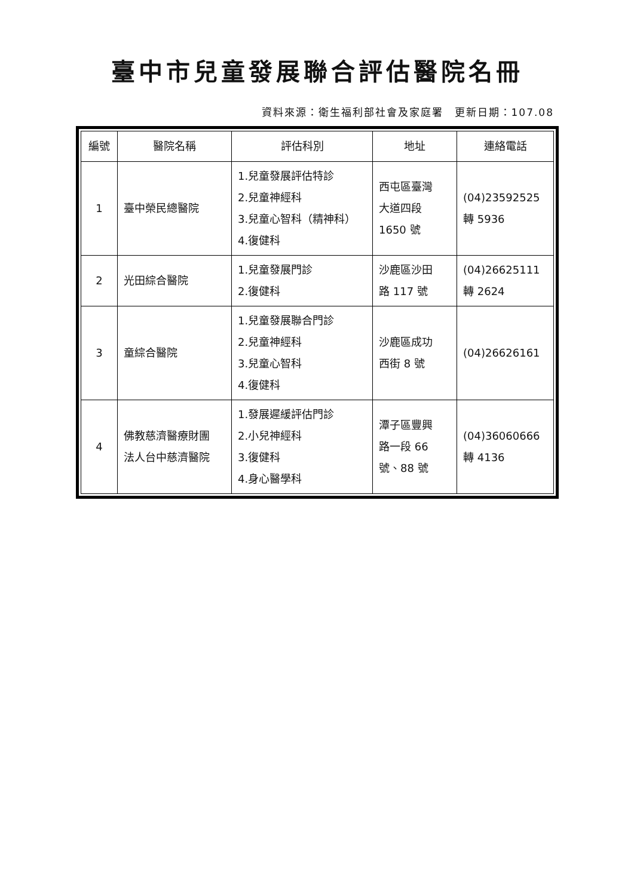臺中市兒童發展聯合評估醫院名冊
資料來源：衛生福利部社會及家庭署　更新日期：107.08
| 編號 | 醫院名稱 | 評估科別 | 地址 | 連絡電話 |
| --- | --- | --- | --- | --- |
| 1 | 臺中榮民總醫院 | 1.兒童發展評估特診 2.兒童神經科 3.兒童心智科（精神科） 4.復健科 | 西屯區臺灣 大道四段 1650 號 | (04)23592525 轉 5936 |
| 2 | 光田綜合醫院 | 1.兒童發展門診 2.復健科 | 沙鹿區沙田 路 117 號 | (04)26625111 轉 2624 |
| 3 | 童綜合醫院 | 1.兒童發展聯合門診 2.兒童神經科 3.兒童心智科 4.復健科 | 沙鹿區成功 西街 8 號 | (04)26626161 |
| 4 | 佛教慈濟醫療財團 法人台中慈濟醫院 | 1.發展遲緩評估門診 2.小兒神經科 3.復健科 4.身心醫學科 | 潭子區豐興 路一段 66 號、88 號 | (04)36060666 轉 4136 |